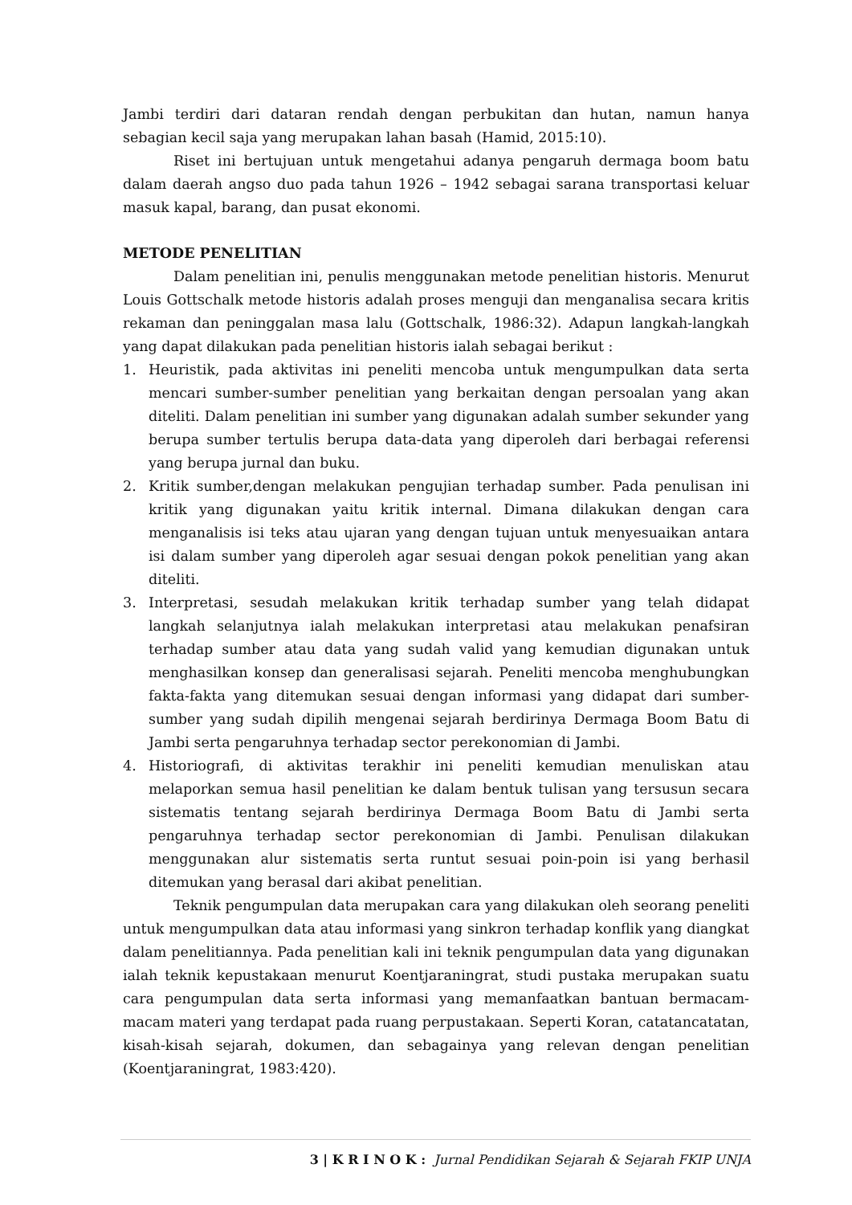Jambi terdiri dari dataran rendah dengan perbukitan dan hutan, namun hanya sebagian kecil saja yang merupakan lahan basah (Hamid, 2015:10).
Riset ini bertujuan untuk mengetahui adanya pengaruh dermaga boom batu dalam daerah angso duo pada tahun 1926 – 1942 sebagai sarana transportasi keluar masuk kapal, barang, dan pusat ekonomi.
METODE PENELITIAN
Dalam penelitian ini, penulis menggunakan metode penelitian historis. Menurut Louis Gottschalk metode historis adalah proses menguji dan menganalisa secara kritis rekaman dan peninggalan masa lalu (Gottschalk, 1986:32). Adapun langkah-langkah yang dapat dilakukan pada penelitian historis ialah sebagai berikut :
1. Heuristik, pada aktivitas ini peneliti mencoba untuk mengumpulkan data serta mencari sumber-sumber penelitian yang berkaitan dengan persoalan yang akan diteliti. Dalam penelitian ini sumber yang digunakan adalah sumber sekunder yang berupa sumber tertulis berupa data-data yang diperoleh dari berbagai referensi yang berupa jurnal dan buku.
2. Kritik sumber,dengan melakukan pengujian terhadap sumber. Pada penulisan ini kritik yang digunakan yaitu kritik internal. Dimana dilakukan dengan cara menganalisis isi teks atau ujaran yang dengan tujuan untuk menyesuaikan antara isi dalam sumber yang diperoleh agar sesuai dengan pokok penelitian yang akan diteliti.
3. Interpretasi, sesudah melakukan kritik terhadap sumber yang telah didapat langkah selanjutnya ialah melakukan interpretasi atau melakukan penafsiran terhadap sumber atau data yang sudah valid yang kemudian digunakan untuk menghasilkan konsep dan generalisasi sejarah. Peneliti mencoba menghubungkan fakta-fakta yang ditemukan sesuai dengan informasi yang didapat dari sumber-sumber yang sudah dipilih mengenai sejarah berdirinya Dermaga Boom Batu di Jambi serta pengaruhnya terhadap sector perekonomian di Jambi.
4. Historiografi, di aktivitas terakhir ini peneliti kemudian menuliskan atau melaporkan semua hasil penelitian ke dalam bentuk tulisan yang tersusun secara sistematis tentang sejarah berdirinya Dermaga Boom Batu di Jambi serta pengaruhnya terhadap sector perekonomian di Jambi. Penulisan dilakukan menggunakan alur sistematis serta runtut sesuai poin-poin isi yang berhasil ditemukan yang berasal dari akibat penelitian.
Teknik pengumpulan data merupakan cara yang dilakukan oleh seorang peneliti untuk mengumpulkan data atau informasi yang sinkron terhadap konflik yang diangkat dalam penelitiannya. Pada penelitian kali ini teknik pengumpulan data yang digunakan ialah teknik kepustakaan menurut Koentjaraningrat, studi pustaka merupakan suatu cara pengumpulan data serta informasi yang memanfaatkan bantuan bermacam-macam materi yang terdapat pada ruang perpustakaan. Seperti Koran, catatancatatan, kisah-kisah sejarah, dokumen, dan sebagainya yang relevan dengan penelitian (Koentjaraningrat, 1983:420).
3 | K R I N O K : Jurnal Pendidikan Sejarah & Sejarah FKIP UNJA